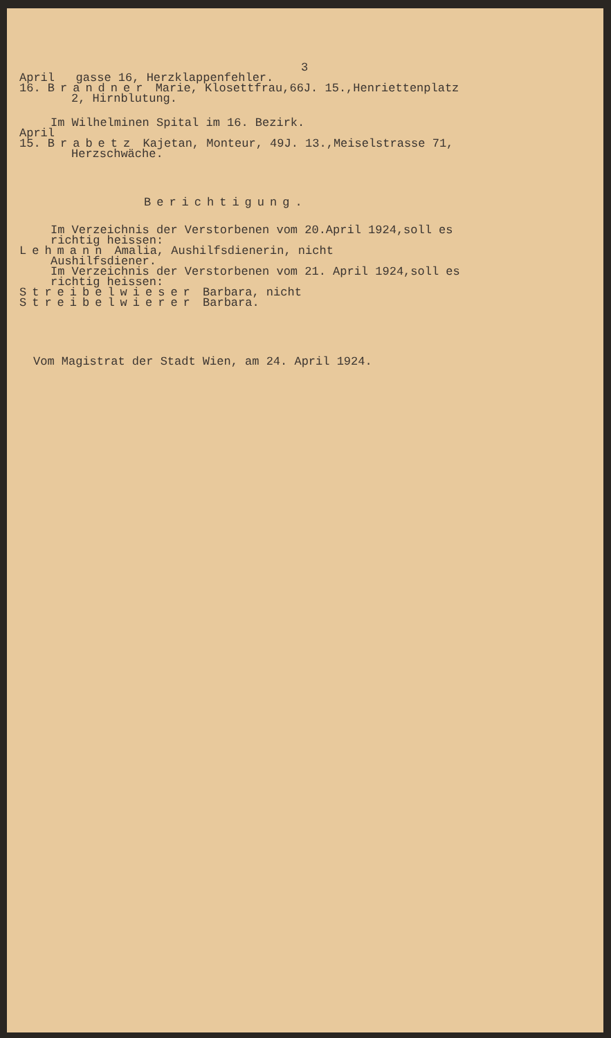3
April gasse 16, Herzklappenfehler.
16. Brandner Marie, Klosettfrau,66J. 15.,Henriettenplatz
2, Hirnblutung.
Im Wilhelminen Spital im 16. Bezirk.
April
15. Brabetz Kajetan, Monteur, 49J. 13.,Meiselstrasse 71,
Herzschwäche.
Berichtigung.
Im Verzeichnis der Verstorbenen vom 20.April 1924,soll es
richtig heissen:
Lehmann Amalia, Aushilfsdienerin, nicht
Aushilfsdiener.
Im Verzeichnis der Verstorbenen vom 21. April 1924,soll es
richtig heissen:
Streibelwieser Barbara, nicht
Streibelwierer Barbara.
Vom Magistrat der Stadt Wien, am 24. April 1924.